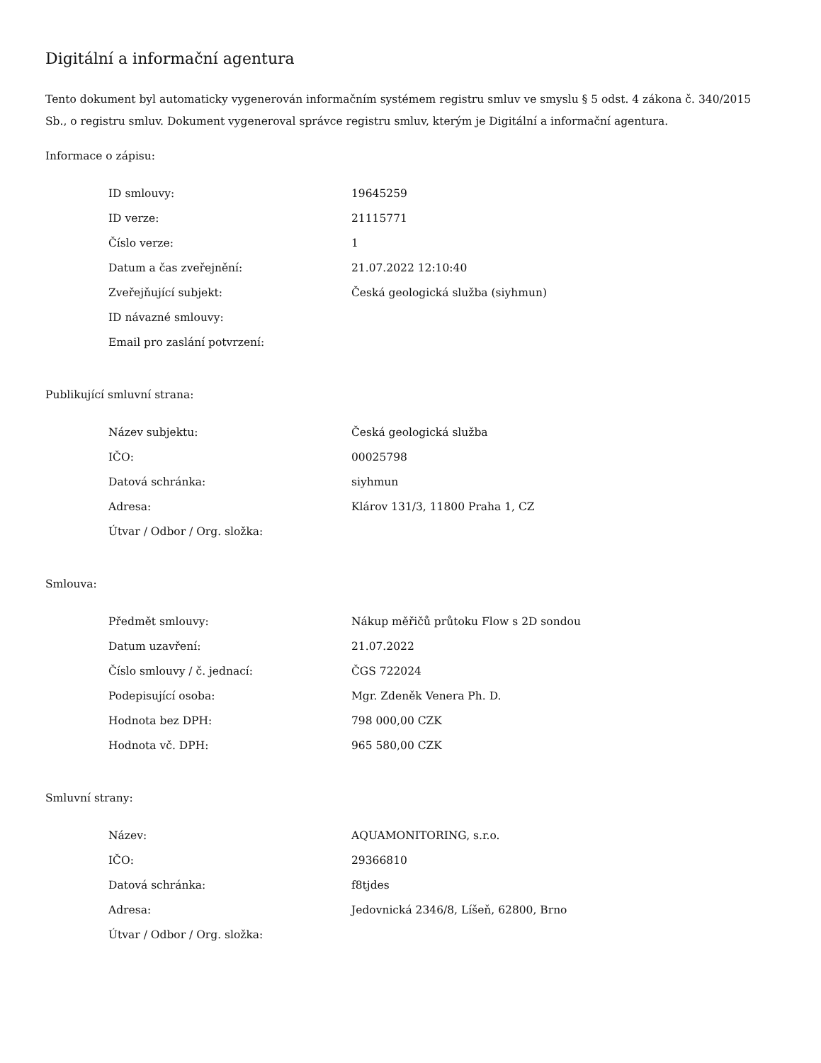Digitální a informační agentura
Tento dokument byl automaticky vygenerován informačním systémem registru smluv ve smyslu § 5 odst. 4 zákona č. 340/2015 Sb., o registru smluv. Dokument vygeneroval správce registru smluv, kterým je Digitální a informační agentura.
Informace o zápisu:
| ID smlouvy: | 19645259 |
| ID verze: | 21115771 |
| Číslo verze: | 1 |
| Datum a čas zveřejnění: | 21.07.2022 12:10:40 |
| Zveřejňující subjekt: | Česká geologická služba (siyhmun) |
| ID návazné smlouvy: | |
| Email pro zaslání potvrzení: | |
Publikující smluvní strana:
| Název subjektu: | Česká geologická služba |
| IČO: | 00025798 |
| Datová schránka: | siyhmun |
| Adresa: | Klárov 131/3, 11800 Praha 1, CZ |
| Útvar / Odbor / Org. složka: | |
Smlouva:
| Předmět smlouvy: | Nákup měřičů průtoku Flow s 2D sondou |
| Datum uzavření: | 21.07.2022 |
| Číslo smlouvy / č. jednací: | ČGS 722024 |
| Podepisující osoba: | Mgr. Zdeněk Venera Ph. D. |
| Hodnota bez DPH: | 798 000,00 CZK |
| Hodnota vč. DPH: | 965 580,00 CZK |
Smluvní strany:
| Název: | AQUAMONITORING, s.r.o. |
| IČO: | 29366810 |
| Datová schránka: | f8tjdes |
| Adresa: | Jedovnická 2346/8, Líšeň, 62800, Brno |
| Útvar / Odbor / Org. složka: | |